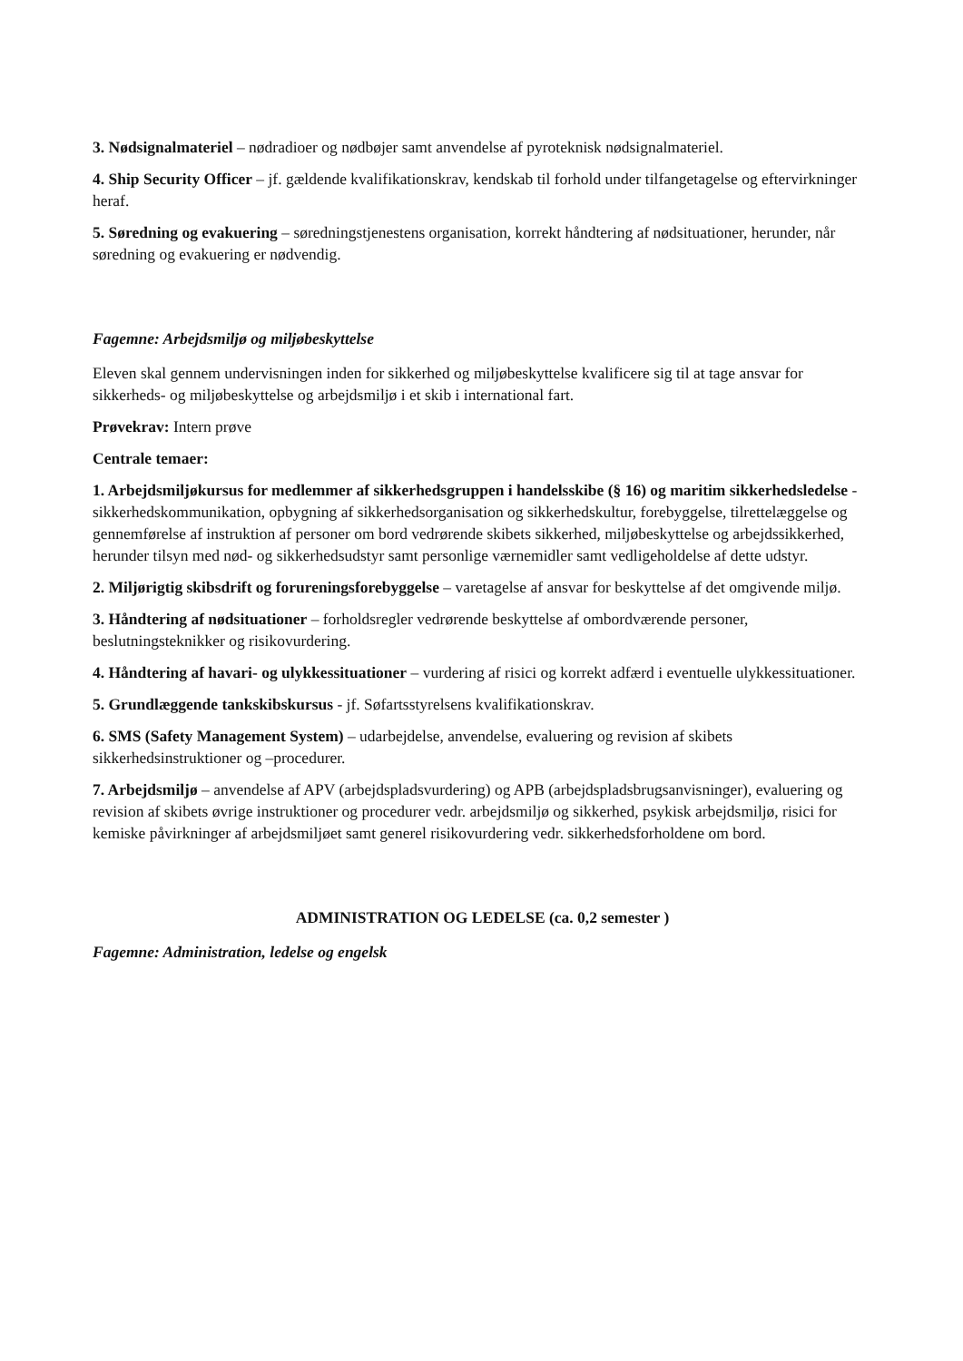3. Nødsignalmateriel – nødradioer og nødbøjer samt anvendelse af pyroteknisk nødsignalmateriel.
4. Ship Security Officer – jf. gældende kvalifikationskrav, kendskab til forhold under tilfangetagelse og eftervirkninger heraf.
5. Søredning og evakuering – søredningstjenestens organisation, korrekt håndtering af nødsituationer, herunder, når søredning og evakuering er nødvendig.
Fagemne: Arbejdsmiljø og miljøbeskyttelse
Eleven skal gennem undervisningen inden for sikkerhed og miljøbeskyttelse kvalificere sig til at tage ansvar for sikkerheds- og miljøbeskyttelse og arbejdsmiljø i et skib i international fart.
Prøvekrav: Intern prøve
Centrale temaer:
1. Arbejdsmiljøkursus for medlemmer af sikkerhedsgruppen i handelsskibe (§ 16) og maritim sikkerhedsledelse - sikkerhedskommunikation, opbygning af sikkerhedsorganisation og sikkerhedskultur, forebyggelse, tilrettelæggelse og gennemførelse af instruktion af personer om bord vedrørende skibets sikkerhed, miljøbeskyttelse og arbejdssikkerhed, herunder tilsyn med nød- og sikkerhedsudstyr samt personlige værnemidler samt vedligeholdelse af dette udstyr.
2. Miljørigtig skibsdrift og forureningsforebyggelse – varetagelse af ansvar for beskyttelse af det omgivende miljø.
3. Håndtering af nødsituationer – forholdsregler vedrørende beskyttelse af ombordværende personer, beslutningsteknikker og risikovurdering.
4. Håndtering af havari- og ulykkessituationer – vurdering af risici og korrekt adfærd i eventuelle ulykkessituationer.
5. Grundlæggende tankskibskursus - jf. Søfartsstyrelsens kvalifikationskrav.
6. SMS (Safety Management System) – udarbejdelse, anvendelse, evaluering og revision af skibets sikkerhedsinstruktioner og –procedurer.
7. Arbejdsmiljø – anvendelse af APV (arbejdspladsvurdering) og APB (arbejdspladsbrugsanvisninger), evaluering og revision af skibets øvrige instruktioner og procedurer vedr. arbejdsmiljø og sikkerhed, psykisk arbejdsmiljø, risici for kemiske påvirkninger af arbejdsmiljøet samt generel risikovurdering vedr. sikkerhedsforholdene om bord.
ADMINISTRATION OG LEDELSE (ca. 0,2 semester )
Fagemne: Administration, ledelse og engelsk